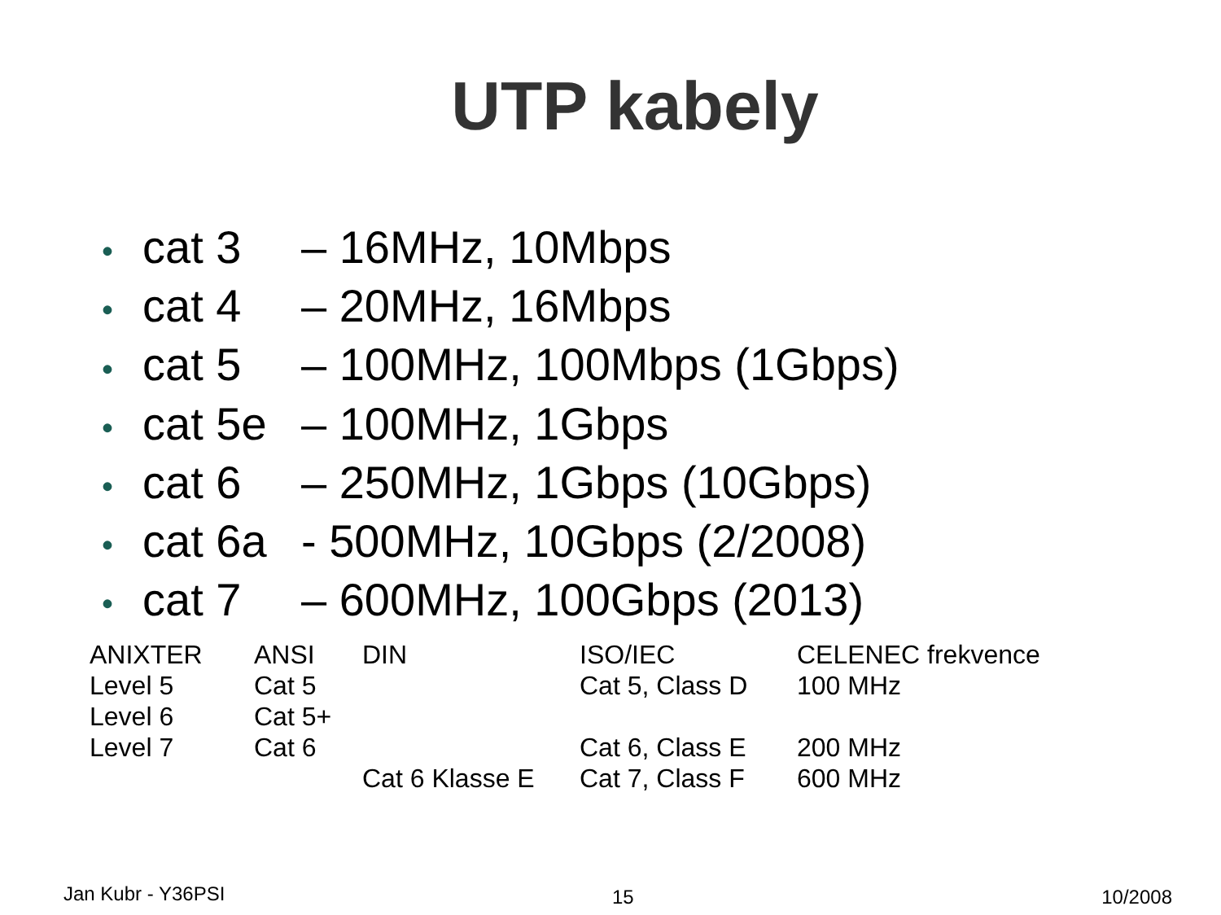UTP kabely
• cat 3 – 16MHz, 10Mbps
• cat 4 – 20MHz, 16Mbps
• cat 5 – 100MHz, 100Mbps (1Gbps)
• cat 5e – 100MHz, 1Gbps
• cat 6 – 250MHz, 1Gbps (10Gbps)
• cat 6a - 500MHz, 10Gbps (2/2008)
• cat 7 – 600MHz, 100Gbps (2013)
| ANIXTER | ANSI | DIN | ISO/IEC | CELENEC frekvence |
| --- | --- | --- | --- | --- |
| Level 5 | Cat 5 | | Cat 5, Class D | 100 MHz |
| Level 6 | Cat 5+ | | | |
| Level 7 | Cat 6 | | Cat 6, Class E | 200 MHz |
| | | Cat 6 Klasse E | Cat 7, Class F | 600 MHz |
Jan Kubr - Y36PSI 15 10/2008